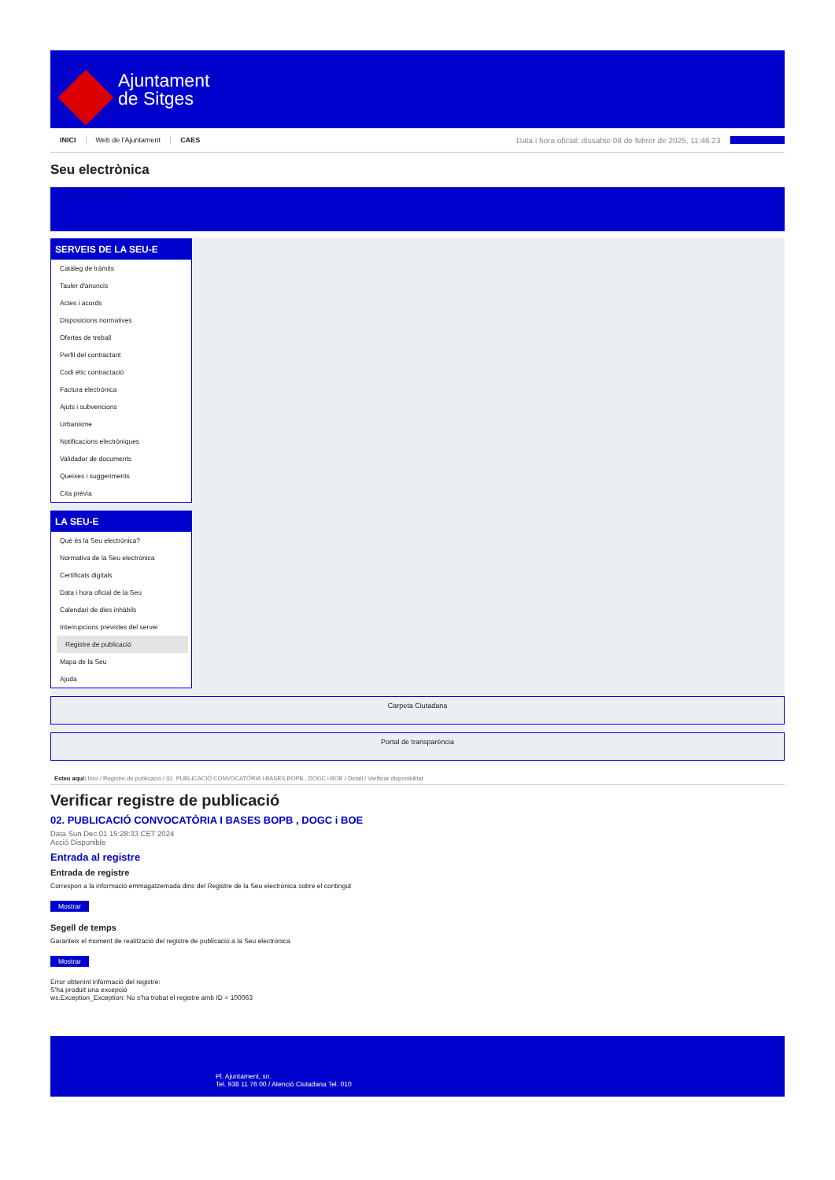Ajuntament
de Sitges
INICI Web de l'Ajuntament CAES Data i hora oficial: dissabte 08 de febrer de 2025, 11:46:23 Sincronitza
Seu electrònica
Obtenir còpia autèntica
SERVEIS DE LA SEU-E
Catàleg de tràmits
Tauler d'anuncis
Actes i acords
Disposicions normatives
Ofertes de treball
Perfil del contractant
Codi ètic contractació
Factura electrònica
Ajuts i subvencions
Urbanisme
Notificacions electròniques
Validador de documents
Queixes i suggeriments
Cita prèvia
LA SEU-E
Què és la Seu electrònica?
Normativa de la Seu electrònica
Certificats digitals
Data i hora oficial de la Seu
Calendari de dies inhàbils
Interrupcions previstes del servei
Registre de publicació
Mapa de la Seu
Ajuda
Carpeta Ciutadana
Portal de transparència
Esteu aquí: Inici / Registre de publicació / 02. PUBLICACIÓ CONVOCATÒRIA I BASES BOPB , DOGC i BOE / Detall / Verificar disponibilitat
Verificar registre de publicació
02. PUBLICACIÓ CONVOCATÒRIA I BASES BOPB , DOGC i BOE
Data Sun Dec 01 15:28:33 CET 2024
Acció Disponible
Entrada al registre
Entrada de registre
Correspon a la informació emmagatzemada dins del Registre de la Seu electrònica sobre el contingut
Mostrar
Segell de temps
Garanteix el moment de realització del registre de publicació a la Seu electrònica
Mostrar
Error obtenint informació del registre:
S'ha produit una excepció
ws.Exception_Exception: No s'ha trobat el registre amb ID = 100063
Pl. Ajuntament, sn.
Tel. 938 11 76 00 / Atenció Ciutadana Tel. 010